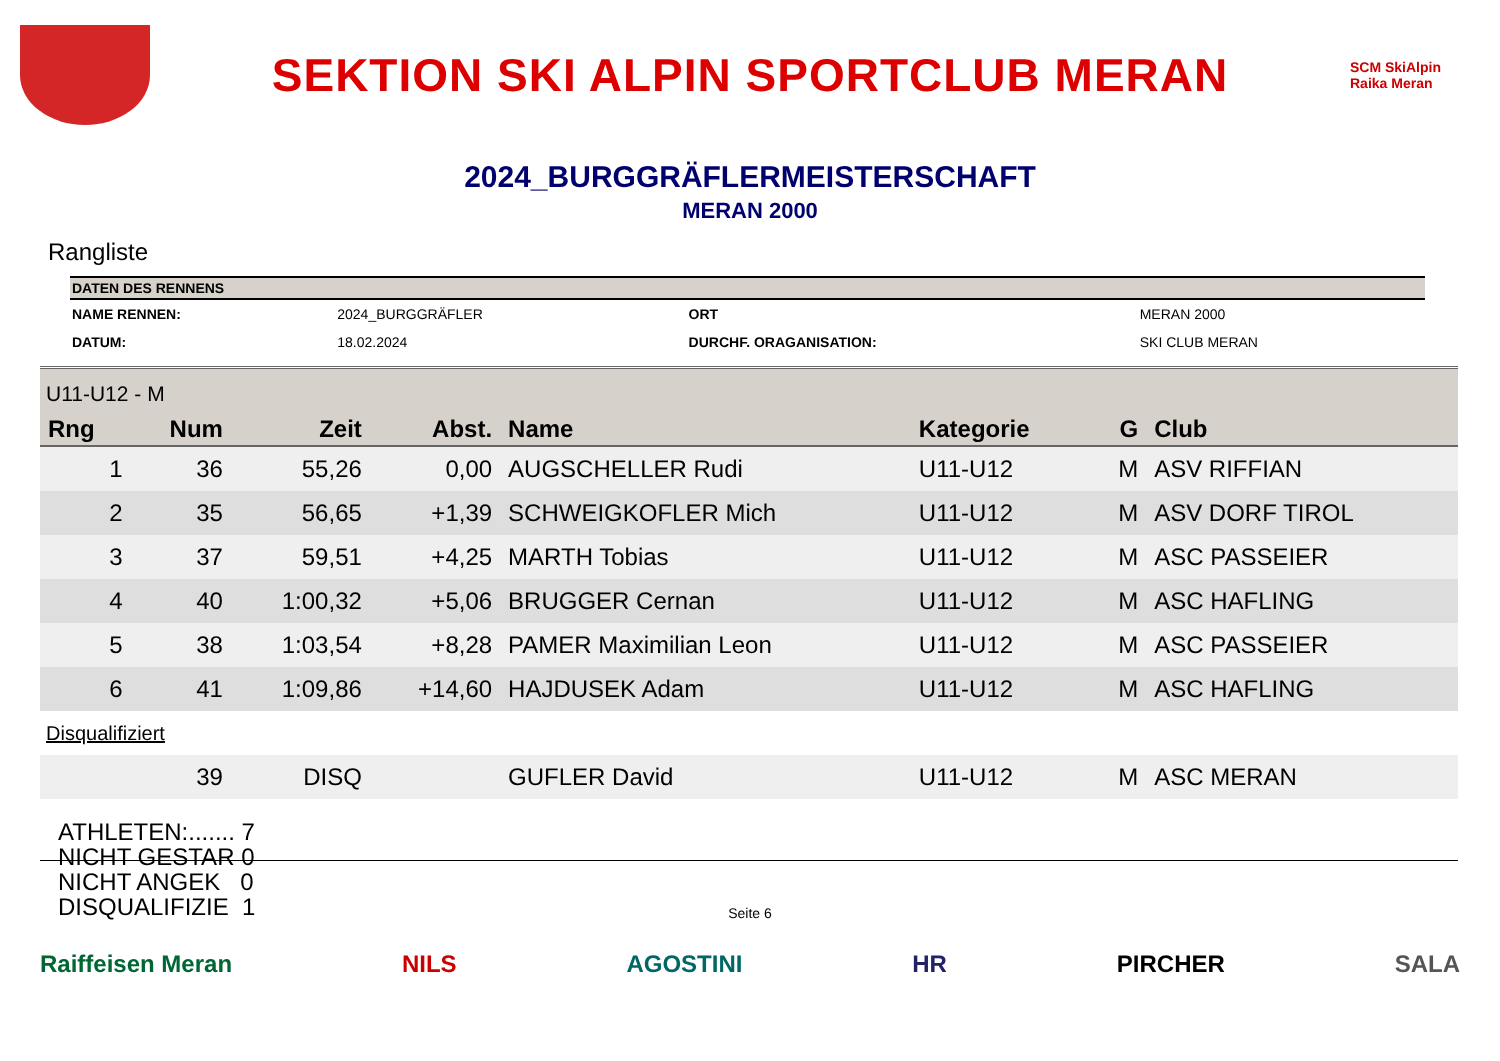SEKTION SKI ALPIN SPORTCLUB MERAN
SCM SkiAlpin Raika Meran
2024_BURGGRÄFLERMEISTERSCHAFT
MERAN 2000
Rangliste
| DATEN DES RENNENS | | | |
| --- | --- | --- | --- |
| NAME RENNEN: | 2024_BURGGRÄFLER | ORT | MERAN 2000 |
| DATUM: | 18.02.2024 | DURCHF. ORAGANISATION: | SKI CLUB MERAN |
| U11-U12 - M | | | | | | | |
| Rng | Num | Zeit | Abst. | Name | Kategorie | G | Club |
| 1 | 36 | 55,26 | 0,00 | AUGSCHELLER Rudi | U11-U12 | M | ASV RIFFIAN |
| 2 | 35 | 56,65 | +1,39 | SCHWEIGKOFLER Mich | U11-U12 | M | ASV DORF TIROL |
| 3 | 37 | 59,51 | +4,25 | MARTH Tobias | U11-U12 | M | ASC PASSEIER |
| 4 | 40 | 1:00,32 | +5,06 | BRUGGER Cernan | U11-U12 | M | ASC HAFLING |
| 5 | 38 | 1:03,54 | +8,28 | PAMER Maximilian Leon | U11-U12 | M | ASC PASSEIER |
| 6 | 41 | 1:09,86 | +14,60 | HAJDUSEK Adam | U11-U12 | M | ASC HAFLING |
| Disqualifiziert | | | | | | | |
| | 39 | DISQ | | GUFLER David | U11-U12 | M | ASC MERAN |
ATHLETEN:....... 7
NICHT GESTAR 0
NICHT ANGEK 0
DISQUALIFIZIE 1
Seite 6
Raiffeisen Meran NILS AGOSTINI HR PIRCHER SALA